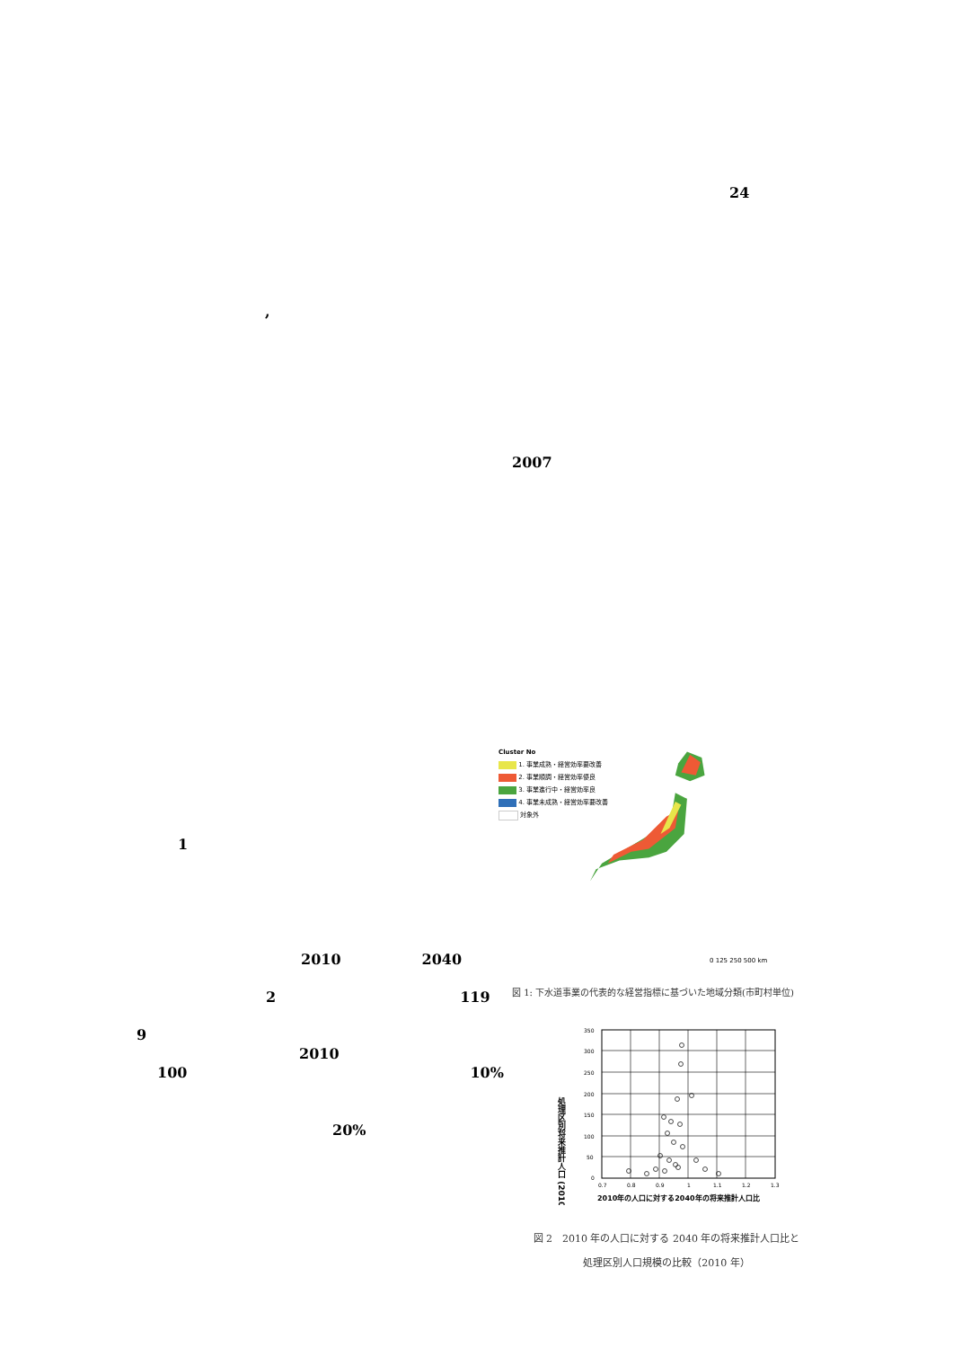24
,
2007
1
2010 2040
2 119
9
2010
100 10%
20%
Cluster No
1. 事業成熟・経営効率要改善
2. 事業順調・経営効率優良
3. 事業進行中・経営効率良
4. 事業未成熟・経営効率要改善
対象外
0 125 250 500 km
図 1: 下水道事業の代表的な経営指標に基づいた地域分類(市町村単位)
処理区別将来推計人口 (2010)
350
300
250
200
150
100
50
0
0.7
0.8
0.9
1
1.1
1.2
1.3
2010年の人口に対する2040年の将来推計人口比
図 2　2010 年の人口に対する 2040 年の将来推計人口比と
処理区別人口規模の比較（2010 年）